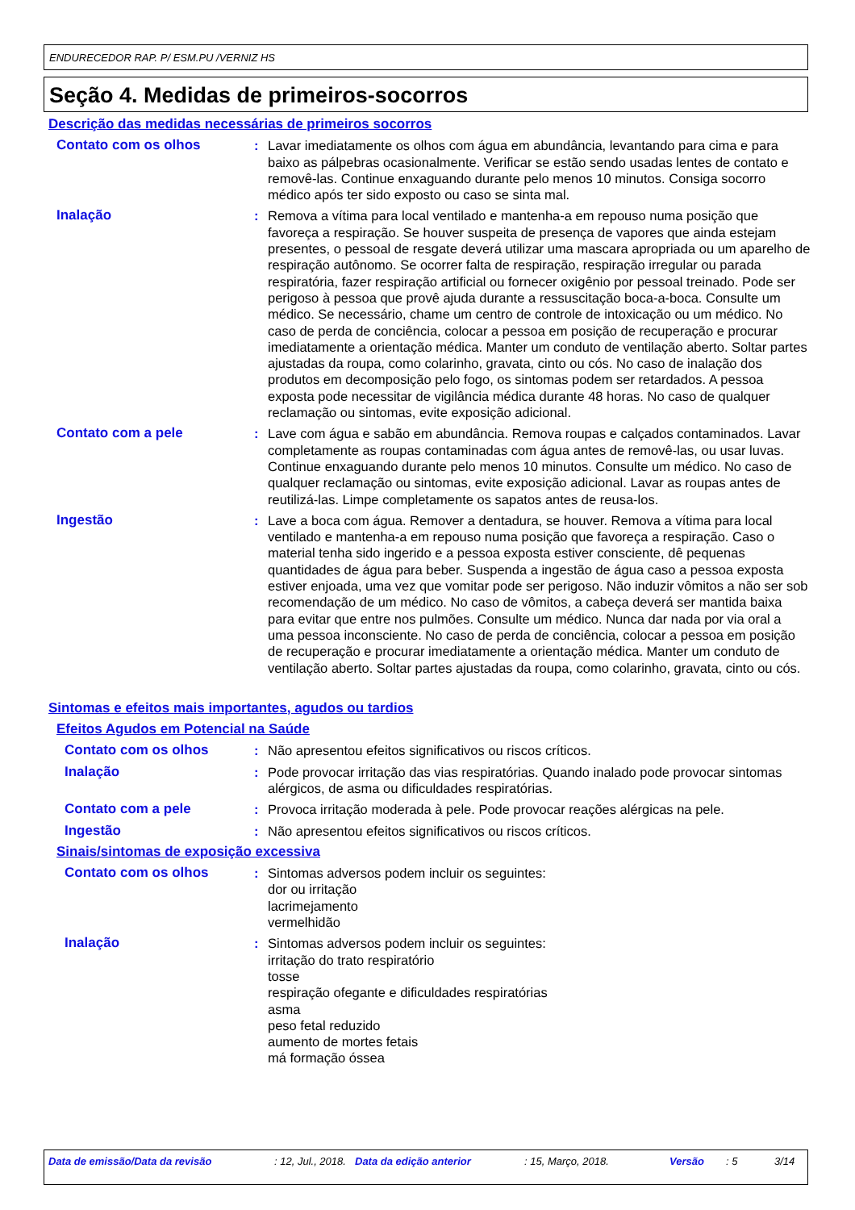ENDURECEDOR RAP. P/ ESM.PU /VERNIZ HS
Seção 4. Medidas de primeiros-socorros
Descrição das medidas necessárias de primeiros socorros
Contato com os olhos : Lavar imediatamente os olhos com água em abundância, levantando para cima e para baixo as pálpebras ocasionalmente. Verificar se estão sendo usadas lentes de contato e removê-las. Continue enxaguando durante pelo menos 10 minutos. Consiga socorro médico após ter sido exposto ou caso se sinta mal.
Inalação : Remova a vítima para local ventilado e mantenha-a em repouso numa posição que favoreça a respiração. Se houver suspeita de presença de vapores que ainda estejam presentes, o pessoal de resgate deverá utilizar uma mascara apropriada ou um aparelho de respiração autônomo. Se ocorrer falta de respiração, respiração irregular ou parada respiratória, fazer respiração artificial ou fornecer oxigênio por pessoal treinado. Pode ser perigoso à pessoa que provê ajuda durante a ressuscitação boca-a-boca. Consulte um médico. Se necessário, chame um centro de controle de intoxicação ou um médico. No caso de perda de conciência, colocar a pessoa em posição de recuperação e procurar imediatamente a orientação médica. Manter um conduto de ventilação aberto. Soltar partes ajustadas da roupa, como colarinho, gravata, cinto ou cós. No caso de inalação dos produtos em decomposição pelo fogo, os sintomas podem ser retardados. A pessoa exposta pode necessitar de vigilância médica durante 48 horas. No caso de qualquer reclamação ou sintomas, evite exposição adicional.
Contato com a pele : Lave com água e sabão em abundância. Remova roupas e calçados contaminados. Lavar completamente as roupas contaminadas com água antes de removê-las, ou usar luvas. Continue enxaguando durante pelo menos 10 minutos. Consulte um médico. No caso de qualquer reclamação ou sintomas, evite exposição adicional. Lavar as roupas antes de reutilizá-las. Limpe completamente os sapatos antes de reusa-los.
Ingestão : Lave a boca com água. Remover a dentadura, se houver. Remova a vítima para local ventilado e mantenha-a em repouso numa posição que favoreça a respiração. Caso o material tenha sido ingerido e a pessoa exposta estiver consciente, dê pequenas quantidades de água para beber. Suspenda a ingestão de água caso a pessoa exposta estiver enjoada, uma vez que vomitar pode ser perigoso. Não induzir vômitos a não ser sob recomendação de um médico. No caso de vômitos, a cabeça deverá ser mantida baixa para evitar que entre nos pulmões. Consulte um médico. Nunca dar nada por via oral a uma pessoa inconsciente. No caso de perda de conciência, colocar a pessoa em posição de recuperação e procurar imediatamente a orientação médica. Manter um conduto de ventilação aberto. Soltar partes ajustadas da roupa, como colarinho, gravata, cinto ou cós.
Sintomas e efeitos mais importantes, agudos ou tardios
Efeitos Agudos em Potencial na Saúde
Contato com os olhos : Não apresentou efeitos significativos ou riscos críticos.
Inalação : Pode provocar irritação das vias respiratórias. Quando inalado pode provocar sintomas alérgicos, de asma ou dificuldades respiratórias.
Contato com a pele : Provoca irritação moderada à pele. Pode provocar reações alérgicas na pele.
Ingestão : Não apresentou efeitos significativos ou riscos críticos.
Sinais/sintomas de exposição excessiva
Contato com os olhos : Sintomas adversos podem incluir os seguintes:
dor ou irritação
lacrimejamento
vermelhidão
Inalação : Sintomas adversos podem incluir os seguintes:
irritação do trato respiratório
tosse
respiração ofegante e dificuldades respiratórias
asma
peso fetal reduzido
aumento de mortes fetais
má formação óssea
Data de emissão/Data da revisão : 12, Jul., 2018.
Data da edição anterior : 15, Março, 2018. Versão : 5 3/14